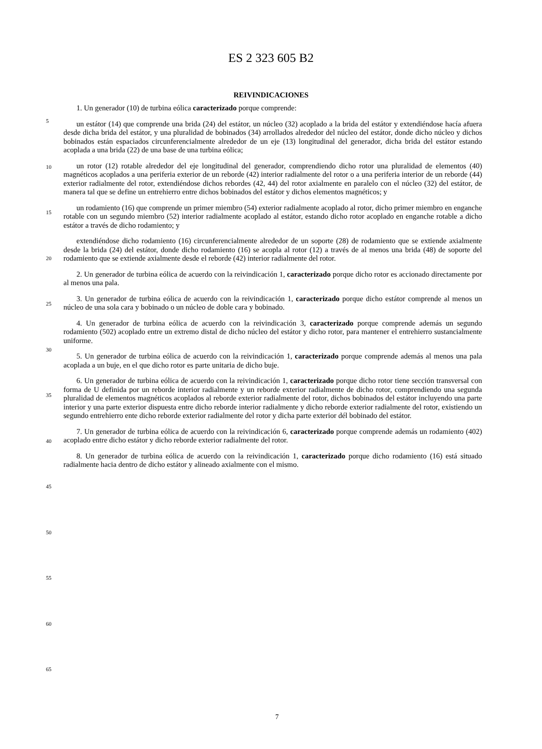ES 2 323 605 B2
REIVINDICACIONES
1. Un generador (10) de turbina eólica caracterizado porque comprende:
un estátor (14) que comprende una brida (24) del estátor, un núcleo (32) acoplado a la brida del estátor y extendiéndose hacía afuera desde dicha brida del estátor, y una pluralidad de bobinados (34) arrollados alrededor del núcleo del estátor, donde dicho núcleo y dichos bobinados están espaciados circunferencialmente alrededor de un eje (13) longitudinal del generador, dicha brida del estátor estando acoplada a una brida (22) de una base de una turbina eólica;
un rotor (12) rotable alrededor del eje longitudinal del generador, comprendiendo dicho rotor una pluralidad de elementos (40) magnéticos acoplados a una periferia exterior de un reborde (42) interior radialmente del rotor o a una periferia interior de un reborde (44) exterior radialmente del rotor, extendiéndose dichos rebordes (42, 44) del rotor axialmente en paralelo con el núcleo (32) del estátor, de manera tal que se define un entrehierro entre dichos bobinados del estátor y dichos elementos magnéticos; y
un rodamiento (16) que comprende un primer miembro (54) exterior radialmente acoplado al rotor, dicho primer miembro en enganche rotable con un segundo miembro (52) interior radialmente acoplado al estátor, estando dicho rotor acoplado en enganche rotable a dicho estátor a través de dicho rodamiento; y
extendiéndose dicho rodamiento (16) circunferencialmente alrededor de un soporte (28) de rodamiento que se extiende axialmente desde la brida (24) del estátor, donde dicho rodamiento (16) se acopla al rotor (12) a través de al menos una brida (48) de soporte del rodamiento que se extiende axialmente desde el reborde (42) interior radialmente del rotor.
2. Un generador de turbina eólica de acuerdo con la reivindicación 1, caracterizado porque dicho rotor es accionado directamente por al menos una pala.
3. Un generador de turbina eólica de acuerdo con la reivindicación 1, caracterizado porque dicho estátor comprende al menos un núcleo de una sola cara y bobinado o un núcleo de doble cara y bobinado.
4. Un generador de turbina eólica de acuerdo con la reivindicación 3, caracterizado porque comprende además un segundo rodamiento (502) acoplado entre un extremo distal de dicho núcleo del estátor y dicho rotor, para mantener el entrehierro sustancialmente uniforme.
5. Un generador de turbina eólica de acuerdo con la reivindicación 1, caracterizado porque comprende además al menos una pala acoplada a un buje, en el que dicho rotor es parte unitaria de dicho buje.
6. Un generador de turbina eólica de acuerdo con la reivindicación 1, caracterizado porque dicho rotor tiene sección transversal con forma de U definida por un reborde interior radialmente y un reborde exterior radialmente de dicho rotor, comprendiendo una segunda pluralidad de elementos magnéticos acoplados al reborde exterior radialmente del rotor, dichos bobinados del estátor incluyendo una parte interior y una parte exterior dispuesta entre dicho reborde interior radialmente y dicho reborde exterior radialmente del rotor, existiendo un segundo entrehierro ente dicho reborde exterior radialmente del rotor y dicha parte exterior dél bobinado del estátor.
7. Un generador de turbina eólica de acuerdo con la reivindicación 6, caracterizado porque comprende además un rodamiento (402) acoplado entre dicho estátor y dicho reborde exterior radialmente del rotor.
8. Un generador de turbina eólica de acuerdo con la reivindicación 1, caracterizado porque dicho rodamiento (16) está situado radialmente hacia dentro de dicho estátor y alineado axialmente con el mismo.
5
10
15
20
25
30
35
40
45
50
55
60
65
7